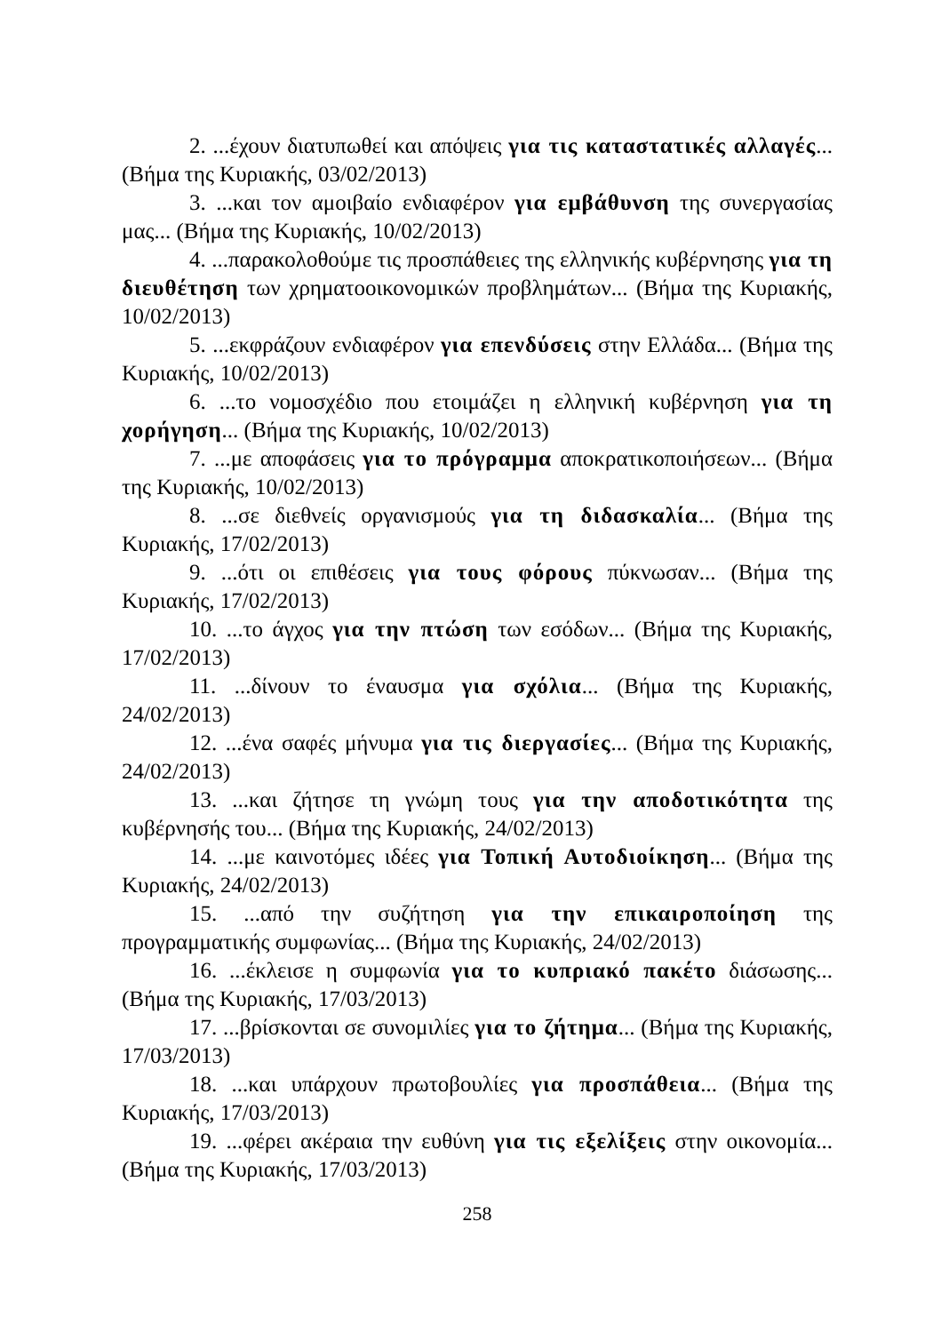2. ...έχουν διατυπωθεί και απόψεις για τις καταστατικές αλλαγές... (Βήμα της Κυριακής, 03/02/2013)
3. ...και τον αμοιβαίο ενδιαφέρον για εμβάθυνση της συνεργασίας μας... (Βήμα της Κυριακής, 10/02/2013)
4. ...παρακολοθούμε τις προσπάθειες της ελληνικής κυβέρνησης για τη διευθέτηση των χρηματοοικονομικών προβλημάτων... (Βήμα της Κυριακής, 10/02/2013)
5. ...εκφράζουν ενδιαφέρον για επενδύσεις στην Ελλάδα... (Βήμα της Κυριακής, 10/02/2013)
6. ...το νομοσχέδιο που ετοιμάζει η ελληνική κυβέρνηση για τη χορήγηση... (Βήμα της Κυριακής, 10/02/2013)
7. ...με αποφάσεις για το πρόγραμμα αποκρατικοποιήσεων... (Βήμα της Κυριακής, 10/02/2013)
8. ...σε διεθνείς οργανισμούς για τη διδασκαλία... (Βήμα της Κυριακής, 17/02/2013)
9. ...ότι οι επιθέσεις για τους φόρους πύκνωσαν... (Βήμα της Κυριακής, 17/02/2013)
10. ...το άγχος για την πτώση των εσόδων... (Βήμα της Κυριακής, 17/02/2013)
11. ...δίνουν το έναυσμα για σχόλια... (Βήμα της Κυριακής, 24/02/2013)
12. ...ένα σαφές μήνυμα για τις διεργασίες... (Βήμα της Κυριακής, 24/02/2013)
13. ...και ζήτησε τη γνώμη τους για την αποδοτικότητα της κυβέρνησής του... (Βήμα της Κυριακής, 24/02/2013)
14. ...με καινοτόμες ιδέες για Τοπική Αυτοδιοίκηση... (Βήμα της Κυριακής, 24/02/2013)
15. ...από την συζήτηση για την επικαιροποίηση της προγραμματικής συμφωνίας... (Βήμα της Κυριακής, 24/02/2013)
16. ...έκλεισε η συμφωνία για το κυπριακό πακέτο διάσωσης... (Βήμα της Κυριακής, 17/03/2013)
17. ...βρίσκονται σε συνομιλίες για το ζήτημα... (Βήμα της Κυριακής, 17/03/2013)
18. ...και υπάρχουν πρωτοβουλίες για προσπάθεια... (Βήμα της Κυριακής, 17/03/2013)
19. ...φέρει ακέραια την ευθύνη για τις εξελίξεις στην οικονομία... (Βήμα της Κυριακής, 17/03/2013)
258